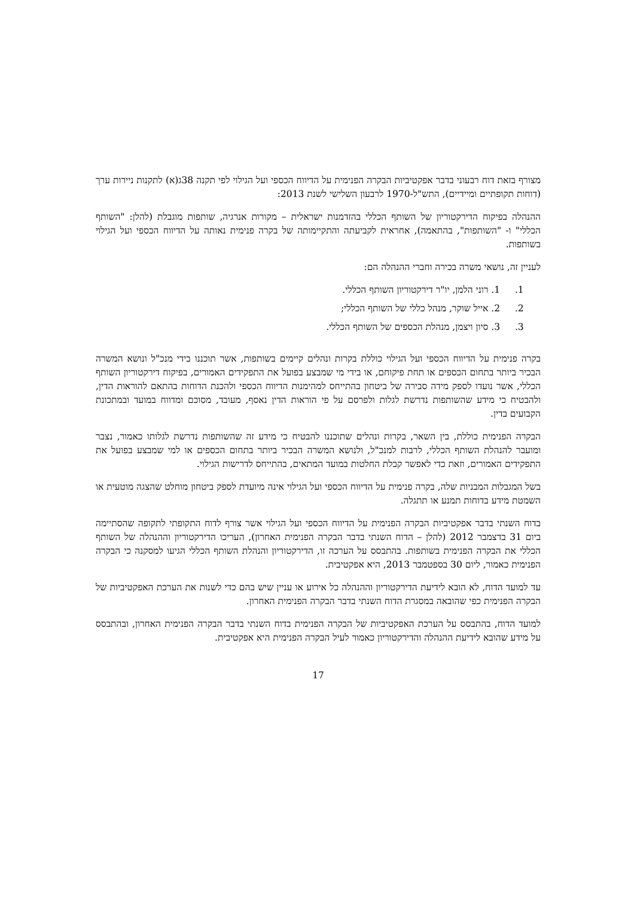מצורף בזאת דוח רבעוני בדבר אפקטיביות הבקרה הפנימית על הדיווח הכספי ועל הגילוי לפי תקנה 38ג(א) לתקנות ניירות ערך (דוחות תקופתיים ומיידיים), התש"ל-1970 לרבעון השלישי לשנת 2013:
ההנהלה בפיקוח הדירקטוריון של השותף הכללי בהזדמנות ישראלית – מקורות אנרגיה, שותפות מוגבלת (להלן: "השותף הכללי" ו- "השותפות", בהתאמה), אחראית לקביעתה והתקיימותה של בקרה פנימית נאותה על הדיווח הכספי ועל הגילוי בשותפות.
לעניין זה, נושאי משרה בכירה וחברי ההנהלה הם:
1. 1. רוני הלמן, יו"ר דירקטוריון השותף הכללי.
2. 2. אייל שוקר, מנהל כללי של השותף הכללי;
3. 3. סיון ויצמן, מנהלת הכספים של השותף הכללי.
בקרה פנימית על הדיווח הכספי ועל הגילוי כוללת בקרות ונהלים קיימים בשותפות, אשר תוכננו בידי מנכ"ל ונושא המשרה הבכיר ביותר בתחום הכספים או תחת פיקוחם, או בידי מי שמבצע בפועל את התפקידים האמורים, בפיקוח דירקטוריון השותף הכללי, אשר נועדו לספק מידה סבירה של ביטחון בהתייחס למהימנות הדיווח הכספי ולהכנת הדוחות בהתאם להוראות הדין, ולהבטיח כי מידע שהשותפות נדרשת לגלות ולפרסם על פי הוראות הדין נאסף, מעובד, מסוכם ומדווח במועד ובמתכונת הקבועים בדין.
הבקרה הפנימית כוללת, בין השאר, בקרות ונהלים שתוכננו להבטיח כי מידע זה שהשותפות נדרשת לגלותו כאמור, נצבר ומועבר להנהלת השותף הכללי, לרבות למנכ"ל, ולנושא המשרה הבכיר ביותר בתחום הכספים או למי שמבצע בפועל את התפקידים האמורים, וזאת כדי לאפשר קבלת החלטות במועד המתאים, בהתייחס לדרישות הגילוי.
בשל המגבלות המבניות שלה, בקרה פנימית על הדיווח הכספי ועל הגילוי אינה מיועדת לספק ביטחון מוחלט שהצגה מוטעית או השמטת מידע בדוחות תמנע או תתגלה.
בדוח השנתי בדבר אפקטיביות הבקרה הפנימית על הדיווח הכספי ועל הגילוי אשר צורף לדוח התקופתי לתקופה שהסתיימה ביום 31 בדצמבר 2012 (להלן – הדוח השנתי בדבר הבקרה הפנימית האחרון), העריכו הדירקטוריון וההנהלה של השותף הכללי את הבקרה הפנימית בשותפות. בהתבסס על הערכה זו, הדירקטוריון והנהלת השותף הכללי הגיעו למסקנה כי הבקרה הפנימית כאמור, ליום 30 בספטמבר 2013, היא אפקטיבית.
עד למועד הדוח, לא הובא לידיעת הדירקטוריון וההנהלה כל אירוע או עניין שיש בהם כדי לשנות את הערכת האפקטיביות של הבקרה הפנימית כפי שהובאה במסגרת הדוח השנתי בדבר הבקרה הפנימית האחרון.
למועד הדוח, בהתבסס על הערכת האפקטיביות של הבקרה הפנימית בדוח השנתי בדבר הבקרה הפנימית האחרון, ובהתבסס על מידע שהובא לידיעת ההנהלה והדירקטוריון כאמור לעיל הבקרה הפנימית היא אפקטיבית.
17